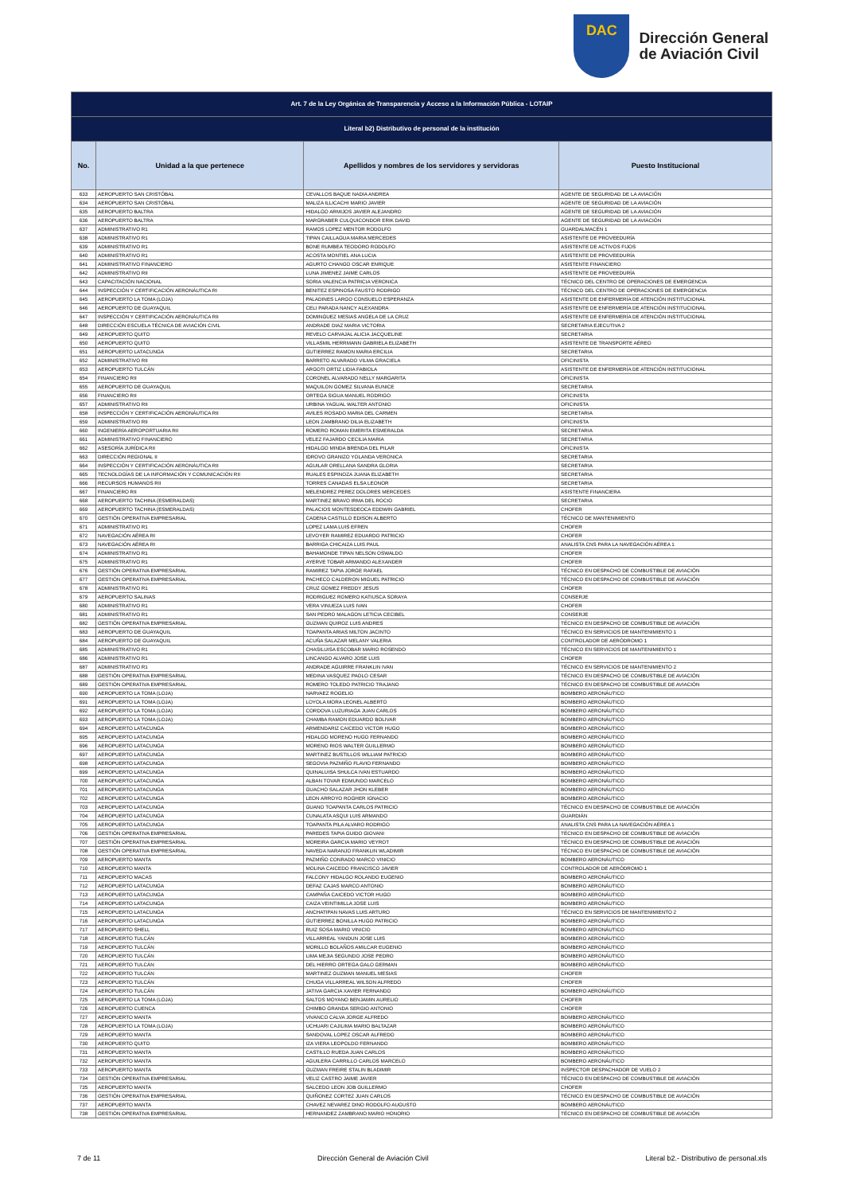DAC
Dirección General
de Aviación Civil
| Art. 7 de la Ley Orgánica de Transparencia y Acceso a la Información Pública - LOTAIP | | | |
| Literal b2) Distributivo de personal de la institución | | | |
| No. | Unidad a la que pertenece | Apellidos y nombres de los servidores y servidoras | Puesto Institucional |
| 633 | AEROPUERTO SAN CRISTÓBAL | CEVALLOS BAQUE NADIA ANDREA | AGENTE DE SEGURIDAD DE LA AVIACIÓN |
| 634 | AEROPUERTO SAN CRISTÓBAL | MALIZA ILLICACHI MARIO JAVIER | AGENTE DE SEGURIDAD DE LA AVIACIÓN |
| 635 | AEROPUERTO BALTRA | HIDALGO ARMIJOS JAVIER ALEJANDRO | AGENTE DE SEGURIDAD DE LA AVIACIÓN |
| 636 | AEROPUERTO BALTRA | MARGRABER CULQUICONDOR ERIK DAVID | AGENTE DE SEGURIDAD DE LA AVIACIÓN |
| 637 | ADMINISTRATIVO R1 | RAMOS LOPEZ MENTOR RODOLFO | GUARDALMACÉN 1 |
| 638 | ADMINISTRATIVO R1 | TIPAN CAILLAGUA MARIA MERCEDES | ASISTENTE DE PROVEEDURÍA |
| 639 | ADMINISTRATIVO R1 | BONE RUMBEA TEODORO RODOLFO | ASISTENTE DE ACTIVOS FIJOS |
| 640 | ADMINISTRATIVO R1 | ACOSTA MONTIEL ANA LUCIA | ASISTENTE DE PROVEEDURÍA |
| 641 | ADMINISTRATIVO FINANCIERO | AGURTO CHANGO OSCAR ENRIQUE | ASISTENTE FINANCIERO |
| 642 | ADMINISTRATIVO RII | LUNA JIMENEZ JAIME CARLOS | ASISTENTE DE PROVEEDURÍA |
| 643 | CAPACITACIÓN NACIONAL | SORIA VALENCIA PATRICIA VERONICA | TÉCNICO DEL CENTRO DE OPERACIONES DE EMERGENCIA |
| 644 | INSPECCIÓN Y CERTIFICACIÓN AERONÁUTICA RI | BENITEZ ESPINOSA FAUSTO RODRIGO | TÉCNICO DEL CENTRO DE OPERACIONES DE EMERGENCIA |
| 645 | AEROPUERTO LA TOMA (LOJA) | PALADINES LARGO CONSUELO ESPERANZA | ASISTENTE DE ENFERMERÍA DE ATENCIÓN INSTITUCIONAL |
| 646 | AEROPUERTO DE GUAYAQUIL | CELI PARADA NANCY ALEXANDRA | ASISTENTE DE ENFERMERÍA DE ATENCIÓN INSTITUCIONAL |
| 647 | INSPECCIÓN Y CERTIFICACIÓN AERONÁUTICA RII | DOMINGUEZ MESIAS ANGELA DE LA CRUZ | ASISTENTE DE ENFERMERÍA DE ATENCIÓN INSTITUCIONAL |
| 648 | DIRECCIÓN ESCUELA TÉCNICA DE AVIACIÓN CIVIL | ANDRADE DIAZ MARIA VICTORIA | SECRETARIA EJECUTIVA 2 |
| 649 | AEROPUERTO QUITO | REVELO CARVAJAL ALICIA JACQUELINE | SECRETARIA |
| 650 | AEROPUERTO QUITO | VILLASMIL HERRMANN GABRIELA ELIZABETH | ASISTENTE DE TRANSPORTE AÉREO |
| 651 | AEROPUERTO LATACUNGA | GUTIERREZ RAMON MARIA ERCILIA | SECRETARIA |
| 652 | ADMINISTRATIVO RII | BARRETO ALVARADO VILMA GRACIELA | OFICINISTA |
| 653 | AEROPUERTO TULCÁN | ARGOTI ORTIZ LIDIA FABIOLA | ASISTENTE DE ENFERMERÍA DE ATENCIÓN INSTITUCIONAL |
| 654 | FINANCIERO RII | CORONEL ALVARADO NELLY MARGARITA | OFICINISTA |
| 655 | AEROPUERTO DE GUAYAQUIL | MAQUILON GOMEZ SILVANA EUNICE | SECRETARIA |
| 656 | FINANCIERO RII | ORTEGA SIGUA MANUEL RODRIGO | OFICINISTA |
| 657 | ADMINISTRATIVO RII | URBINA YAGUAL WALTER ANTONIO | OFICINISTA |
| 658 | INSPECCIÓN Y CERTIFICACIÓN AERONÁUTICA RII | AVILES ROSADO MARIA DEL CARMEN | SECRETARIA |
| 659 | ADMINISTRATIVO RII | LEON ZAMBRANO DILIA ELIZABETH | OFICINISTA |
| 660 | INGENIERÍA AEROPORTUARIA RII | ROMERO ROMAN EMERITA ESMERALDA | SECRETARIA |
| 661 | ADMINISTRATIVO FINANCIERO | VELEZ FAJARDO CECILIA MARIA | SECRETARIA |
| 662 | ASESORÍA JURÍDICA RII | HIDALGO MINDA BRENDA DEL PILAR | OFICINISTA |
| 663 | DIRECCIÓN REGIONAL II | IDROVO GRANIZO YOLANDA VERONICA | SECRETARIA |
| 664 | INSPECCIÓN Y CERTIFICACIÓN AERONÁUTICA RII | AGUILAR ORELLANA SANDRA GLORIA | SECRETARIA |
| 665 | TECNOLOGÍAS DE LA INFORMACIÓN Y COMUNICACIÓN RII | RUALES ESPINOZA JUANA ELIZABETH | SECRETARIA |
| 666 | RECURSOS HUMANOS RII | TORRES CANADAS ELSA LEONOR | SECRETARIA |
| 667 | FINANCIERO RII | MELENDREZ PEREZ DOLORES MERCEDES | ASISTENTE FINANCIERA |
| 668 | AEROPUERTO TACHINA (ESMERALDAS) | MARTINEZ BRAVO IRMA DEL ROCIO | SECRETARIA |
| 669 | AEROPUERTO TACHINA (ESMERALDAS) | PALACIOS MONTESDEOCA EDDWIN GABRIEL | CHOFER |
| 670 | GESTIÓN OPERATIVA EMPRESARIAL | CADENA CASTILLO EDISON ALBERTO | TÉCNICO DE MANTENIMIENTO |
| 671 | ADMINISTRATIVO R1 | LOPEZ LAMA LUIS EFREN | CHOFER |
| 672 | NAVEGACIÓN AÉREA RI | LEVOYER RAMIREZ EDUARDO PATRICIO | CHOFER |
| 673 | NAVEGACIÓN AÉREA RI | BARRIGA CHICAIZA LUIS PAUL | ANALISTA CNS PARA LA NAVEGACIÓN AÉREA 1 |
| 674 | ADMINISTRATIVO R1 | BAHAMONDE TIPAN NELSON OSWALDO | CHOFER |
| 675 | ADMINISTRATIVO R1 | AYERVE TOBAR ARMANDO ALEXANDER | CHOFER |
| 676 | GESTIÓN OPERATIVA EMPRESARIAL | RAMIREZ TAPIA JORGE RAFAEL | TÉCNICO EN DESPACHO DE COMBUSTIBLE DE AVIACIÓN |
| 677 | GESTIÓN OPERATIVA EMPRESARIAL | PACHECO CALDERON MIGUEL PATRICIO | TÉCNICO EN DESPACHO DE COMBUSTIBLE DE AVIACIÓN |
| 678 | ADMINISTRATIVO R1 | CRUZ GOMEZ FREDDY JESUS | CHOFER |
| 679 | AEROPUERTO SALINAS | RODRIGUEZ ROMERO KATIUSCA SORAYA | CONSERJE |
| 680 | ADMINISTRATIVO R1 | VERA VINUEZA LUIS IVAN | CHOFER |
| 681 | ADMINISTRATIVO R1 | SAN PEDRO MALAGON LETICIA CECIBEL | CONSERJE |
| 682 | GESTIÓN OPERATIVA EMPRESARIAL | GUZMAN QUIROZ LUIS ANDRES | TÉCNICO EN DESPACHO DE COMBUSTIBLE DE AVIACIÓN |
| 683 | AEROPUERTO DE GUAYAQUIL | TOAPANTA ARIAS MILTON JACINTO | TÉCNICO EN SERVICIOS DE MANTENIMIENTO 1 |
| 684 | AEROPUERTO DE GUAYAQUIL | ACUÑA SALAZAR MELANY VALERIA | CONTROLADOR DE AERÓDROMO 1 |
| 685 | ADMINISTRATIVO R1 | CHASILUISA ESCOBAR MARIO ROSENDO | TÉCNICO EN SERVICIOS DE MANTENIMIENTO 1 |
| 686 | ADMINISTRATIVO R1 | LINCANGO ALVARO JOSE LUIS | CHOFER |
| 687 | ADMINISTRATIVO R1 | ANDRADE AGUIRRE FRANKLIN IVAN | TÉCNICO EN SERVICIOS DE MANTENIMIENTO 2 |
| 688 | GESTIÓN OPERATIVA EMPRESARIAL | MEDINA VASQUEZ PAOLO CESAR | TÉCNICO EN DESPACHO DE COMBUSTIBLE DE AVIACIÓN |
| 689 | GESTIÓN OPERATIVA EMPRESARIAL | ROMERO TOLEDO PATRICIO TRAJANO | TÉCNICO EN DESPACHO DE COMBUSTIBLE DE AVIACIÓN |
| 690 | AEROPUERTO LA TOMA (LOJA) | NARVAEZ ROGELIO | BOMBERO AERONÁUTICO |
| 691 | AEROPUERTO LA TOMA (LOJA) | LOYOLA MORA LEONEL ALBERTO | BOMBERO AERONÁUTICO |
| 692 | AEROPUERTO LA TOMA (LOJA) | CORDOVA LUZURIAGA JUAN CARLOS | BOMBERO AERONÁUTICO |
| 693 | AEROPUERTO LA TOMA (LOJA) | CHAMBA RAMON EDUARDO BOLIVAR | BOMBERO AERONÁUTICO |
| 694 | AEROPUERTO LATACUNGA | ARMENDARIZ CAICEDO VICTOR HUGO | BOMBERO AERONÁUTICO |
| 695 | AEROPUERTO LATACUNGA | HIDALGO MORENO HUGO FERNANDO | BOMBERO AERONÁUTICO |
| 696 | AEROPUERTO LATACUNGA | MORENO RIOS WALTER GUILLERMO | BOMBERO AERONÁUTICO |
| 697 | AEROPUERTO LATACUNGA | MARTINEZ BUSTILLOS WILLIAM PATRICIO | BOMBERO AERONÁUTICO |
| 698 | AEROPUERTO LATACUNGA | SEGOVIA PAZMIÑO FLAVIO FERNANDO | BOMBERO AERONÁUTICO |
| 699 | AEROPUERTO LATACUNGA | QUINALUISA SHULCA IVAN ESTUARDO | BOMBERO AERONÁUTICO |
| 700 | AEROPUERTO LATACUNGA | ALBAN TOVAR EDMUNDO MARCELO | BOMBERO AERONÁUTICO |
| 701 | AEROPUERTO LATACUNGA | GUACHO SALAZAR JHON KLEBER | BOMBERO AERONÁUTICO |
| 702 | AEROPUERTO LATACUNGA | LEON ARROYO ROGHER IGNACIO | BOMBERO AERONÁUTICO |
| 703 | AEROPUERTO LATACUNGA | GUANO TOAPANTA CARLOS PATRICIO | TÉCNICO EN DESPACHO DE COMBUSTIBLE DE AVIACIÓN |
| 704 | AEROPUERTO LATACUNGA | CUNALATA ASQUI LUIS ARMANDO | GUARDIÁN |
| 705 | AEROPUERTO LATACUNGA | TOAPANTA PILA ALVARO RODRIGO | ANALISTA CNS PARA LA NAVEGACIÓN AÉREA 1 |
| 706 | GESTIÓN OPERATIVA EMPRESARIAL | PAREDES TAPIA GUIDO GIOVANI | TÉCNICO EN DESPACHO DE COMBUSTIBLE DE AVIACIÓN |
| 707 | GESTIÓN OPERATIVA EMPRESARIAL | MOREIRA GARCIA MARIO VEYROT | TÉCNICO EN DESPACHO DE COMBUSTIBLE DE AVIACIÓN |
| 708 | GESTIÓN OPERATIVA EMPRESARIAL | NAVEDA NARANJO FRANKLIN WLADIMIR | TÉCNICO EN DESPACHO DE COMBUSTIBLE DE AVIACIÓN |
| 709 | AEROPUERTO MANTA | PAZMIÑO CONRADO MARCO VINICIO | BOMBERO AERONÁUTICO |
| 710 | AEROPUERTO MANTA | MOLINA CAICEDO FRANCISCO JAVIER | CONTROLADOR DE AERÓDROMO 1 |
| 711 | AEROPUERTO MACAS | FALCONY HIDALGO ROLANDO EUGENIO | BOMBERO AERONÁUTICO |
| 712 | AEROPUERTO LATACUNGA | DEFAZ CAJAS MARCO ANTONIO | BOMBERO AERONÁUTICO |
| 713 | AEROPUERTO LATACUNGA | CAMPAÑA CAICEDO VICTOR HUGO | BOMBERO AERONÁUTICO |
| 714 | AEROPUERTO LATACUNGA | CAIZA VEINTIMILLA JOSE LUIS | BOMBERO AERONÁUTICO |
| 715 | AEROPUERTO LATACUNGA | ANCHATIPAN NAVAS LUIS ARTURO | TÉCNICO EN SERVICIOS DE MANTENIMIENTO 2 |
| 716 | AEROPUERTO LATACUNGA | GUTIERREZ BONILLA HUGO PATRICIO | BOMBERO AERONÁUTICO |
| 717 | AEROPUERTO SHELL | RUIZ SOSA MARIO VINICIO | BOMBERO AERONÁUTICO |
| 718 | AEROPUERTO TULCÁN | VILLARREAL YANDUN JOSE LUIS | BOMBERO AERONÁUTICO |
| 719 | AEROPUERTO TULCÁN | MORILLO BOLAÑOS AMILCAR EUGENIO | BOMBERO AERONÁUTICO |
| 720 | AEROPUERTO TULCÁN | LIMA MEJIA SEGUNDO JOSE PEDRO | BOMBERO AERONÁUTICO |
| 721 | AEROPUERTO TULCÁN | DEL HIERRO ORTEGA GALO GERMAN | BOMBERO AERONÁUTICO |
| 722 | AEROPUERTO TULCÁN | MARTINEZ GUZMAN MANUEL MESIAS | CHOFER |
| 723 | AEROPUERTO TULCÁN | CHUGA VILLARREAL WILSON ALFREDO | CHOFER |
| 724 | AEROPUERTO TULCÁN | JATIVA GARCIA XAVIER FERNANDO | BOMBERO AERONÁUTICO |
| 725 | AEROPUERTO LA TOMA (LOJA) | SALTOS MOYANO BENJAMIN AURELIO | CHOFER |
| 726 | AEROPUERTO CUENCA | CHIMBO GRANDA SERGIO ANTONIO | CHOFER |
| 727 | AEROPUERTO MANTA | VIVANCO CALVA JORGE ALFREDO | BOMBERO AERONÁUTICO |
| 728 | AEROPUERTO LA TOMA (LOJA) | UCHUARI CAJILIMA MARIO BALTAZAR | BOMBERO AERONÁUTICO |
| 729 | AEROPUERTO MANTA | SANDOVAL LOPEZ OSCAR ALFREDO | BOMBERO AERONÁUTICO |
| 730 | AEROPUERTO QUITO | IZA VIERA LEOPOLDO FERNANDO | BOMBERO AERONÁUTICO |
| 731 | AEROPUERTO MANTA | CASTILLO RUEDA JUAN CARLOS | BOMBERO AERONÁUTICO |
| 732 | AEROPUERTO MANTA | AGUILERA CARRILLO CARLOS MARCELO | BOMBERO AERONÁUTICO |
| 733 | AEROPUERTO MANTA | GUZMAN FREIRE STALIN BLADIMIR | INSPECTOR DESPACHADOR DE VUELO 2 |
| 734 | GESTIÓN OPERATIVA EMPRESARIAL | VELIZ CASTRO JAIME JAVIER | TÉCNICO EN DESPACHO DE COMBUSTIBLE DE AVIACIÓN |
| 735 | AEROPUERTO MANTA | SALCEDO LEON JOB GUILLERMO | CHOFER |
| 736 | GESTIÓN OPERATIVA EMPRESARIAL | QUIÑONEZ CORTEZ JUAN CARLOS | TÉCNICO EN DESPACHO DE COMBUSTIBLE DE AVIACIÓN |
| 737 | AEROPUERTO MANTA | CHAVEZ NEVAREZ DINO RODOLFO AUGUSTO | BOMBERO AERONÁUTICO |
| 738 | GESTIÓN OPERATIVA EMPRESARIAL | HERNANDEZ ZAMBRANO MARIO HONORIO | TÉCNICO EN DESPACHO DE COMBUSTIBLE DE AVIACIÓN |
7 de 11 Dirección General de Aviación Civil Literal b2.- Distributivo de personal.xls